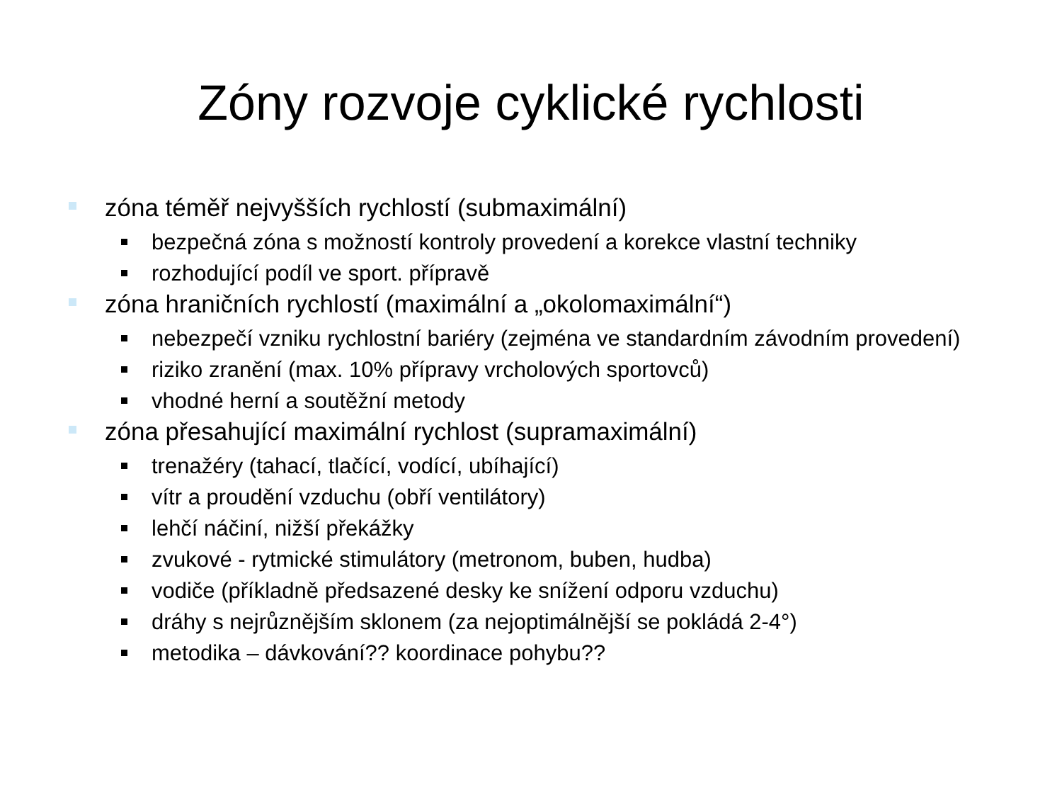Zóny rozvoje cyklické rychlosti
zóna téměř nejvyšších rychlostí (submaximální)
bezpečná zóna s možností kontroly provedení a korekce vlastní techniky
rozhodující podíl ve sport. přípravě
zóna hraničních rychlostí (maximální a „okolomaximální“)
nebezpečí vzniku rychlostní bariéry (zejména ve standardním závodním provedení)
riziko zranění (max. 10% přípravy vrcholových sportovců)
vhodné herní a soutěžní metody
zóna přesahující maximální rychlost (supramaximální)
trenažéry (tahací, tlačící, vodící, ubíhající)
vítr a proudění vzduchu (obří ventilátory)
lehčí náčiní, nižší překážky
zvukové - rytmické stimulátory (metronom, buben, hudba)
vodiče (příkladně předsazené desky ke snížení odporu vzduchu)
dráhy s nejrůznějším sklonem (za nejoptimálnější se pokládá 2-4°)
metodika – dávkování?? koordinace pohybu??